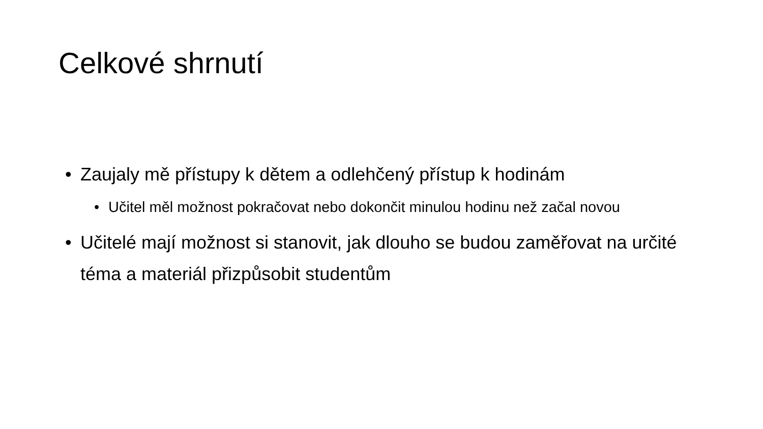Celkové shrnutí
• Zaujaly mě přístupy k dětem a odlehčený přístup k hodinám
• Učitel měl možnost pokračovat nebo dokončit minulou hodinu než začal novou
• Učitelé mají možnost si stanovit, jak dlouho se budou zaměřovat na určité téma a materiál přizpůsobit studentům